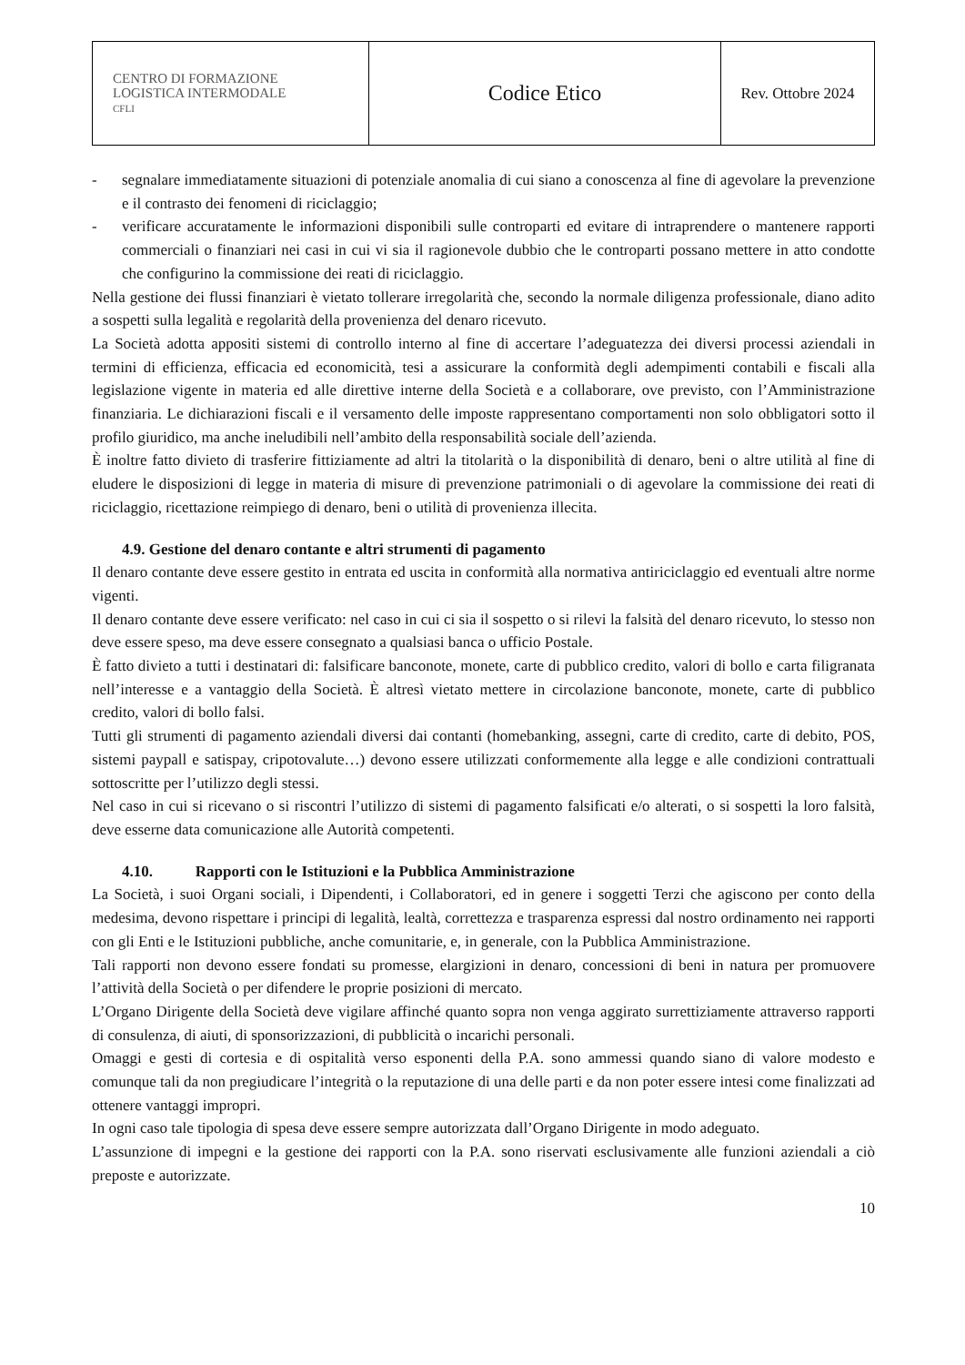| CENTRO DI FORMAZIONE LOGISTICA INTERMODALE CFLI | Codice Etico | Rev. Ottobre 2024 |
- segnalare immediatamente situazioni di potenziale anomalia di cui siano a conoscenza al fine di agevolare la prevenzione e il contrasto dei fenomeni di riciclaggio;
- verificare accuratamente le informazioni disponibili sulle controparti ed evitare di intraprendere o mantenere rapporti commerciali o finanziari nei casi in cui vi sia il ragionevole dubbio che le controparti possano mettere in atto condotte che configurino la commissione dei reati di riciclaggio.
Nella gestione dei flussi finanziari è vietato tollerare irregolarità che, secondo la normale diligenza professionale, diano adito a sospetti sulla legalità e regolarità della provenienza del denaro ricevuto.
La Società adotta appositi sistemi di controllo interno al fine di accertare l’adeguatezza dei diversi processi aziendali in termini di efficienza, efficacia ed economicità, tesi a assicurare la conformità degli adempimenti contabili e fiscali alla legislazione vigente in materia ed alle direttive interne della Società e a collaborare, ove previsto, con l’Amministrazione finanziaria. Le dichiarazioni fiscali e il versamento delle imposte rappresentano comportamenti non solo obbligatori sotto il profilo giuridico, ma anche ineludibili nell’ambito della responsabilità sociale dell’azienda.
È inoltre fatto divieto di trasferire fittiziamente ad altri la titolarità o la disponibilità di denaro, beni o altre utilità al fine di eludere le disposizioni di legge in materia di misure di prevenzione patrimoniali o di agevolare la commissione dei reati di riciclaggio, ricettazione reimpiego di denaro, beni o utilità di provenienza illecita.
4.9. Gestione del denaro contante e altri strumenti di pagamento
Il denaro contante deve essere gestito in entrata ed uscita in conformità alla normativa antiriciclaggio ed eventuali altre norme vigenti.
Il denaro contante deve essere verificato: nel caso in cui ci sia il sospetto o si rilevi la falsità del denaro ricevuto, lo stesso non deve essere speso, ma deve essere consegnato a qualsiasi banca o ufficio Postale.
È fatto divieto a tutti i destinatari di: falsificare banconote, monete, carte di pubblico credito, valori di bollo e carta filigranata nell’interesse e a vantaggio della Società. È altresì vietato mettere in circolazione banconote, monete, carte di pubblico credito, valori di bollo falsi.
Tutti gli strumenti di pagamento aziendali diversi dai contanti (homebanking, assegni, carte di credito, carte di debito, POS, sistemi paypall e satispay, cripotovalute…) devono essere utilizzati conformemente alla legge e alle condizioni contrattuali sottoscritte per l’utilizzo degli stessi.
Nel caso in cui si ricevano o si riscontri l’utilizzo di sistemi di pagamento falsificati e/o alterati, o si sospetti la loro falsità, deve esserne data comunicazione alle Autorità competenti.
4.10. Rapporti con le Istituzioni e la Pubblica Amministrazione
La Società, i suoi Organi sociali, i Dipendenti, i Collaboratori, ed in genere i soggetti Terzi che agiscono per conto della medesima, devono rispettare i principi di legalità, lealtà, correttezza e trasparenza espressi dal nostro ordinamento nei rapporti con gli Enti e le Istituzioni pubbliche, anche comunitarie, e, in generale, con la Pubblica Amministrazione.
Tali rapporti non devono essere fondati su promesse, elargizioni in denaro, concessioni di beni in natura per promuovere l’attività della Società o per difendere le proprie posizioni di mercato.
L’Organo Dirigente della Società deve vigilare affinché quanto sopra non venga aggirato surrettiziamente attraverso rapporti di consulenza, di aiuti, di sponsorizzazioni, di pubblicità o incarichi personali.
Omaggi e gesti di cortesia e di ospitalità verso esponenti della P.A. sono ammessi quando siano di valore modesto e comunque tali da non pregiudicare l’integrità o la reputazione di una delle parti e da non poter essere intesi come finalizzati ad ottenere vantaggi impropri.
In ogni caso tale tipologia di spesa deve essere sempre autorizzata dall’Organo Dirigente in modo adeguato.
L’assunzione di impegni e la gestione dei rapporti con la P.A. sono riservati esclusivamente alle funzioni aziendali a ciò preposte e autorizzate.
10